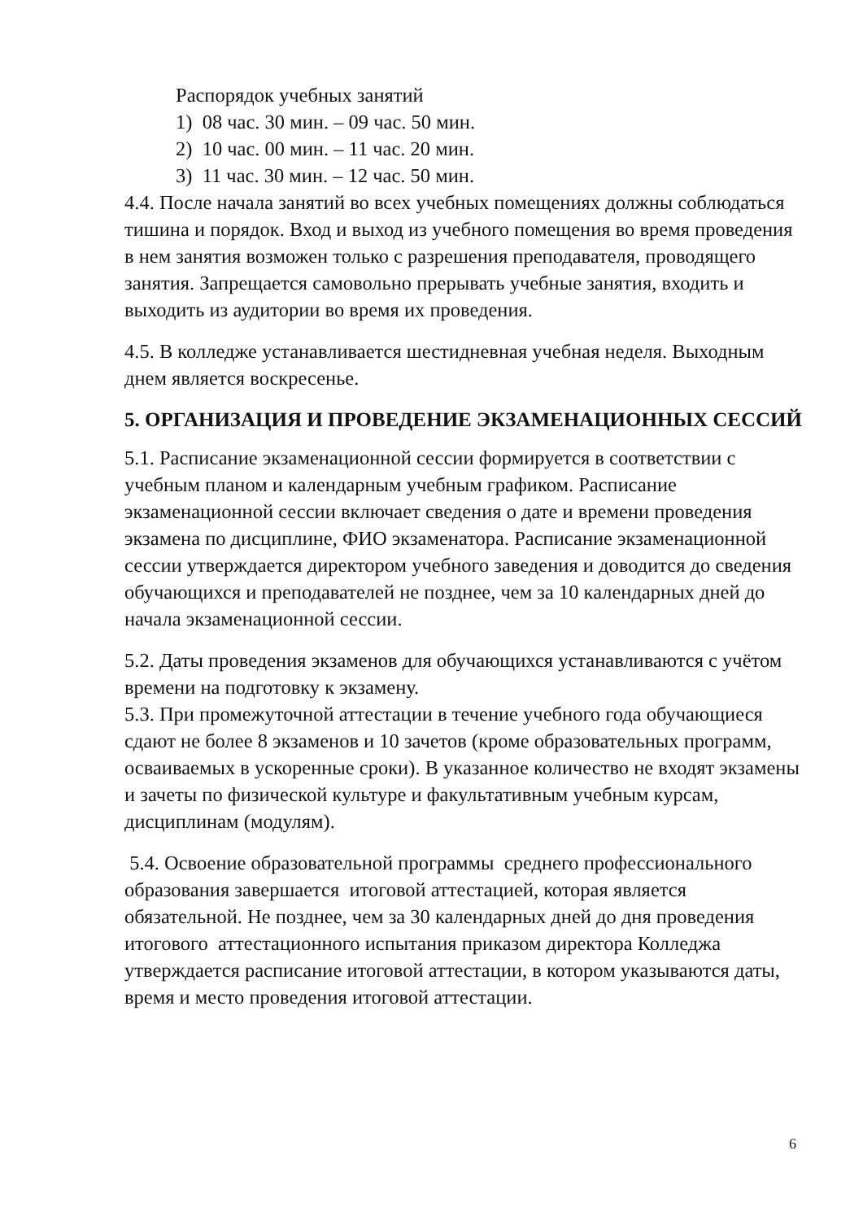Распорядок учебных занятий
1) 08 час. 30 мин. – 09 час. 50 мин.
2) 10 час. 00 мин. – 11 час. 20 мин.
3) 11 час. 30 мин. – 12 час. 50 мин.
4.4. После начала занятий во всех учебных помещениях должны соблюдаться тишина и порядок. Вход и выход из учебного помещения во время проведения в нем занятия возможен только с разрешения преподавателя, проводящего занятия. Запрещается самовольно прерывать учебные занятия, входить и выходить из аудитории во время их проведения.
4.5. В колледже устанавливается шестидневная учебная неделя. Выходным днем является воскресенье.
5. ОРГАНИЗАЦИЯ И ПРОВЕДЕНИЕ ЭКЗАМЕНАЦИОННЫХ СЕССИЙ
5.1. Расписание экзаменационной сессии формируется в соответствии с учебным планом и календарным учебным графиком. Расписание экзаменационной сессии включает сведения о дате и времени проведения экзамена по дисциплине, ФИО экзаменатора. Расписание экзаменационной сессии утверждается директором учебного заведения и доводится до сведения обучающихся и преподавателей не позднее, чем за 10 календарных дней до начала экзаменационной сессии.
5.2. Даты проведения экзаменов для обучающихся устанавливаются с учётом времени на подготовку к экзамену.
5.3. При промежуточной аттестации в течение учебного года обучающиеся сдают не более 8 экзаменов и 10 зачетов (кроме образовательных программ, осваиваемых в ускоренные сроки). В указанное количество не входят экзамены и зачеты по физической культуре и факультативным учебным курсам, дисциплинам (модулям).
5.4. Освоение образовательной программы среднего профессионального образования завершается итоговой аттестацией, которая является обязательной. Не позднее, чем за 30 календарных дней до дня проведения итогового аттестационного испытания приказом директора Колледжа утверждается расписание итоговой аттестации, в котором указываются даты, время и место проведения итоговой аттестации.
6